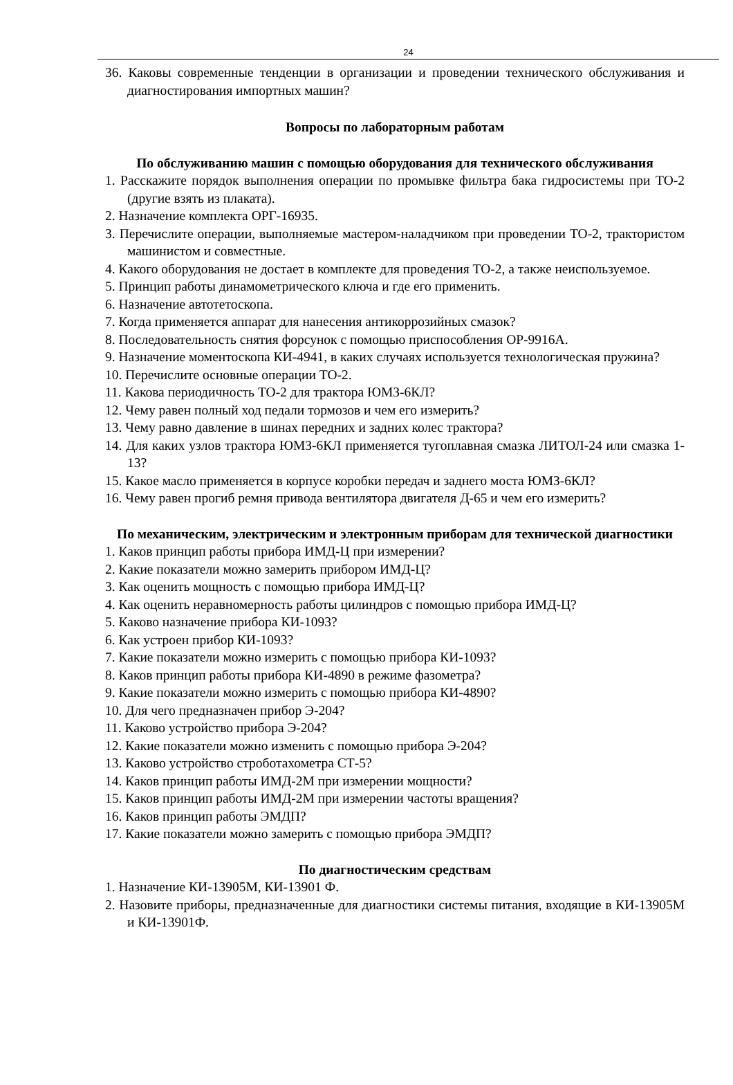24
36. Каковы современные тенденции в организации и проведении технического обслуживания и диагностирования импортных машин?
Вопросы по лабораторным работам
По обслуживанию машин с помощью оборудования для технического обслуживания
1. Расскажите порядок выполнения операции по промывке фильтра бака гидросистемы при ТО-2 (другие взять из плаката).
2. Назначение комплекта ОРГ-16935.
3. Перечислите операции, выполняемые мастером-наладчиком при проведении ТО-2, трактористом машинистом и совместные.
4. Какого оборудования не достает в комплекте для проведения ТО-2, а также неиспользуемое.
5. Принцип работы динамометрического ключа и где его применить.
6. Назначение автотетоскопа.
7. Когда применяется аппарат для нанесения антикоррозийных смазок?
8. Последовательность снятия форсунок с помощью приспособления ОР-9916А.
9. Назначение моментоскопа КИ-4941, в каких случаях используется технологическая пружина?
10. Перечислите основные операции ТО-2.
11. Какова периодичность ТО-2 для трактора ЮМЗ-6КЛ?
12. Чему равен полный ход педали тормозов и чем его измерить?
13. Чему равно давление в шинах передних и задних колес трактора?
14. Для каких узлов трактора ЮМЗ-6КЛ применяется тугоплавная смазка ЛИТОЛ-24 или смазка 1-13?
15. Какое масло применяется в корпусе коробки передач и заднего моста ЮМЗ-6КЛ?
16. Чему равен прогиб ремня привода вентилятора двигателя Д-65 и чем его измерить?
По механическим, электрическим и электронным приборам для технической диагностики
1. Каков принцип работы прибора ИМД-Ц при измерении?
2. Какие показатели можно замерить прибором ИМД-Ц?
3. Как оценить мощность с помощью прибора ИМД-Ц?
4. Как оценить неравномерность работы цилиндров с помощью прибора ИМД-Ц?
5. Каково назначение прибора КИ-1093?
6. Как устроен прибор КИ-1093?
7. Какие показатели можно измерить с помощью прибора КИ-1093?
8. Каков принцип работы прибора КИ-4890 в режиме фазометра?
9. Какие показатели можно измерить с помощью прибора КИ-4890?
10. Для чего предназначен прибор Э-204?
11. Каково устройство прибора Э-204?
12. Какие показатели можно изменить с помощью прибора Э-204?
13. Каково устройство строботахометра СТ-5?
14. Каков принцип работы ИМД-2М при измерении мощности?
15. Каков принцип работы ИМД-2М при измерении частоты вращения?
16. Каков принцип работы ЭМДП?
17. Какие показатели можно замерить с помощью прибора ЭМДП?
По диагностическим средствам
1. Назначение КИ-13905М, КИ-13901 Ф.
2. Назовите приборы, предназначенные для диагностики системы питания, входящие в КИ-13905М и КИ-13901Ф.